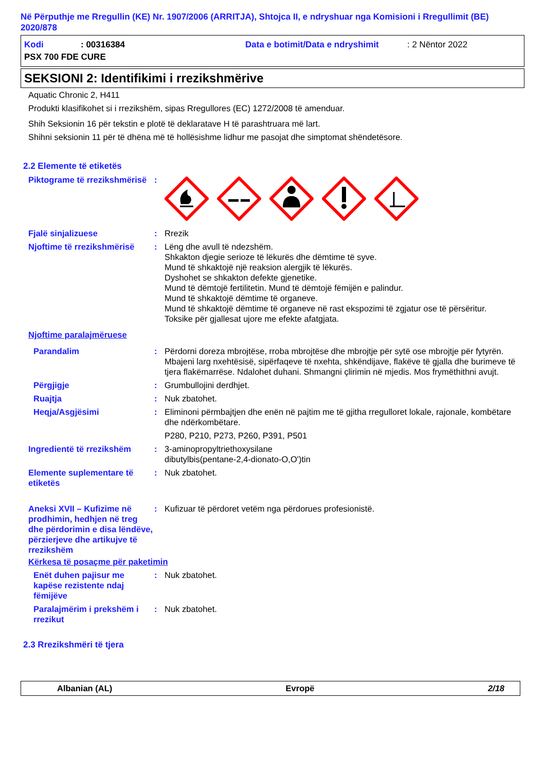Në Përputhje me Rregullin (KE) Nr. 1907/2006 (ARRITJA), Shtojca II, e ndryshuar nga Komisioni i Rregullimit (BE) 2020/878
Kodi: 00316384 Data e botimit/Data e ndryshimit: 2 Nëntor 2022
PSX 700 FDE CURE
SEKSIONI 2: Identifikimi i rrezikshmërive
Aquatic Chronic 2, H411
Produkti klasifikohet si i rrezikshëm, sipas Rregullores (EC) 1272/2008 të amenduar.
Shih Seksionin 16 për tekstin e plotë të deklaratave H të parashtruara më lart.
Shihni seksionin 11 për të dhëna më të hollësishme lidhur me pasojat dhe simptomat shëndetësore.
2.2 Elemente të etiketës
Piktograme të rrezikshmërisë
:
Fjalë sinjalizuese : Rrezik
Njoftime të rrezikshmërisë
: Lëng dhe avull të ndezshëm.
Shkakton djegie serioze të lëkurës dhe dëmtime të syve.
Mund të shkaktojë një reaksion alergjik të lëkurës.
Dyshohet se shkakton defekte gjenetike.
Mund të dëmtojë fertilitetin. Mund të dëmtojë fëmijën e palindur.
Mund të shkaktojë dëmtime të organeve.
Mund të shkaktojë dëmtime të organeve në rast ekspozimi të zgjatur ose të përsëritur.
Toksike për gjallesat ujore me efekte afatgjata.
Njoftime paralajmëruese
Parandalim : Përdorni doreza mbrojtëse, rroba mbrojtëse dhe mbrojtje për sytë ose mbrojtje për fytyrën. Mbajeni larg nxehtësisë, sipërfaqeve të nxehta, shkëndijave, flakëve të gjalla dhe burimeve të tjera flakëmarrëse. Ndalohet duhani. Shmangni çlirimin në mjedis. Mos frymëthithni avujt.
Përgjigje : Grumbullojini derdhjet.
Ruajtja : Nuk zbatohet.
Heqja/Asgjësimi : Eliminoni përmbajtjen dhe enën në pajtim me të gjitha rregulloret lokale, rajonale, kombëtare dhe ndërkombëtare.
P280, P210, P273, P260, P391, P501
Ingredientë të rrezikshëm
: 3-aminopropyltriethoxysilane
dibutylbis(pentane-2,4-dionato-O,O')tin
Elemente suplementare të etiketës
: Nuk zbatohet.
Aneksi XVII – Kufizime në prodhimin, hedhjen në treg dhe përdorimin e disa lëndëve, përzierjeve dhe artikujve të rrezikshëm
: Kufizuar të përdoret vetëm nga përdorues profesionistë.
Kërkesa të posaçme për paketimin
Enët duhen pajisur me kapëse rezistente ndaj fëmijëve
: Nuk zbatohet.
Paralajmërim i prekshëm i rrezikut
: Nuk zbatohet.
2.3 Rrezikshmëri të tjera
Albanian (AL) Evropë 2/18